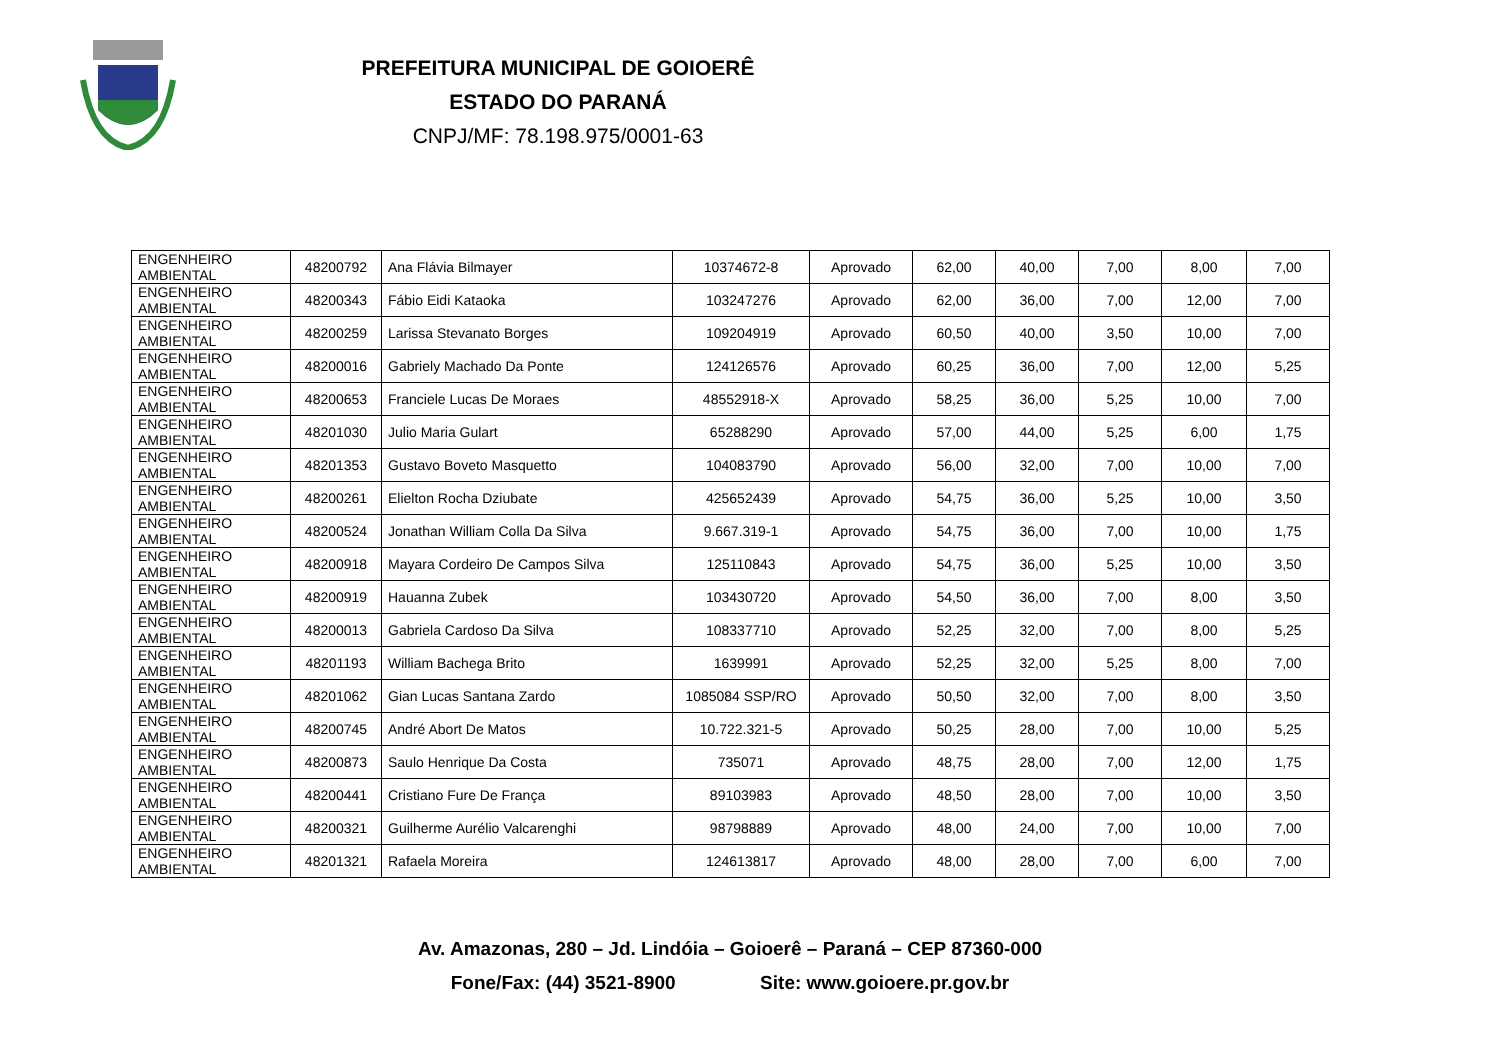PREFEITURA MUNICIPAL DE GOIOERÊ
ESTADO DO PARANÁ
CNPJ/MF: 78.198.975/0001-63
| ENGENHEIRO AMBIENTAL | 48200792 | Ana Flávia Bilmayer | 10374672-8 | Aprovado | 62,00 | 40,00 | 7,00 | 8,00 | 7,00 |
| ENGENHEIRO AMBIENTAL | 48200343 | Fábio Eidi Kataoka | 103247276 | Aprovado | 62,00 | 36,00 | 7,00 | 12,00 | 7,00 |
| ENGENHEIRO AMBIENTAL | 48200259 | Larissa Stevanato Borges | 109204919 | Aprovado | 60,50 | 40,00 | 3,50 | 10,00 | 7,00 |
| ENGENHEIRO AMBIENTAL | 48200016 | Gabriely Machado Da Ponte | 124126576 | Aprovado | 60,25 | 36,00 | 7,00 | 12,00 | 5,25 |
| ENGENHEIRO AMBIENTAL | 48200653 | Franciele Lucas De Moraes | 48552918-X | Aprovado | 58,25 | 36,00 | 5,25 | 10,00 | 7,00 |
| ENGENHEIRO AMBIENTAL | 48201030 | Julio Maria Gulart | 65288290 | Aprovado | 57,00 | 44,00 | 5,25 | 6,00 | 1,75 |
| ENGENHEIRO AMBIENTAL | 48201353 | Gustavo Boveto Masquetto | 104083790 | Aprovado | 56,00 | 32,00 | 7,00 | 10,00 | 7,00 |
| ENGENHEIRO AMBIENTAL | 48200261 | Elielton Rocha Dziubate | 425652439 | Aprovado | 54,75 | 36,00 | 5,25 | 10,00 | 3,50 |
| ENGENHEIRO AMBIENTAL | 48200524 | Jonathan William Colla Da Silva | 9.667.319-1 | Aprovado | 54,75 | 36,00 | 7,00 | 10,00 | 1,75 |
| ENGENHEIRO AMBIENTAL | 48200918 | Mayara Cordeiro De Campos Silva | 125110843 | Aprovado | 54,75 | 36,00 | 5,25 | 10,00 | 3,50 |
| ENGENHEIRO AMBIENTAL | 48200919 | Hauanna Zubek | 103430720 | Aprovado | 54,50 | 36,00 | 7,00 | 8,00 | 3,50 |
| ENGENHEIRO AMBIENTAL | 48200013 | Gabriela Cardoso Da Silva | 108337710 | Aprovado | 52,25 | 32,00 | 7,00 | 8,00 | 5,25 |
| ENGENHEIRO AMBIENTAL | 48201193 | William Bachega Brito | 1639991 | Aprovado | 52,25 | 32,00 | 5,25 | 8,00 | 7,00 |
| ENGENHEIRO AMBIENTAL | 48201062 | Gian Lucas Santana Zardo | 1085084 SSP/RO | Aprovado | 50,50 | 32,00 | 7,00 | 8,00 | 3,50 |
| ENGENHEIRO AMBIENTAL | 48200745 | André Abort De Matos | 10.722.321-5 | Aprovado | 50,25 | 28,00 | 7,00 | 10,00 | 5,25 |
| ENGENHEIRO AMBIENTAL | 48200873 | Saulo Henrique Da Costa | 735071 | Aprovado | 48,75 | 28,00 | 7,00 | 12,00 | 1,75 |
| ENGENHEIRO AMBIENTAL | 48200441 | Cristiano Fure De França | 89103983 | Aprovado | 48,50 | 28,00 | 7,00 | 10,00 | 3,50 |
| ENGENHEIRO AMBIENTAL | 48200321 | Guilherme Aurélio Valcarenghi | 98798889 | Aprovado | 48,00 | 24,00 | 7,00 | 10,00 | 7,00 |
| ENGENHEIRO AMBIENTAL | 48201321 | Rafaela Moreira | 124613817 | Aprovado | 48,00 | 28,00 | 7,00 | 6,00 | 7,00 |
Av. Amazonas, 280 – Jd. Lindóia – Goioerê – Paraná – CEP 87360-000
Fone/Fax: (44) 3521-8900 Site: www.goioere.pr.gov.br